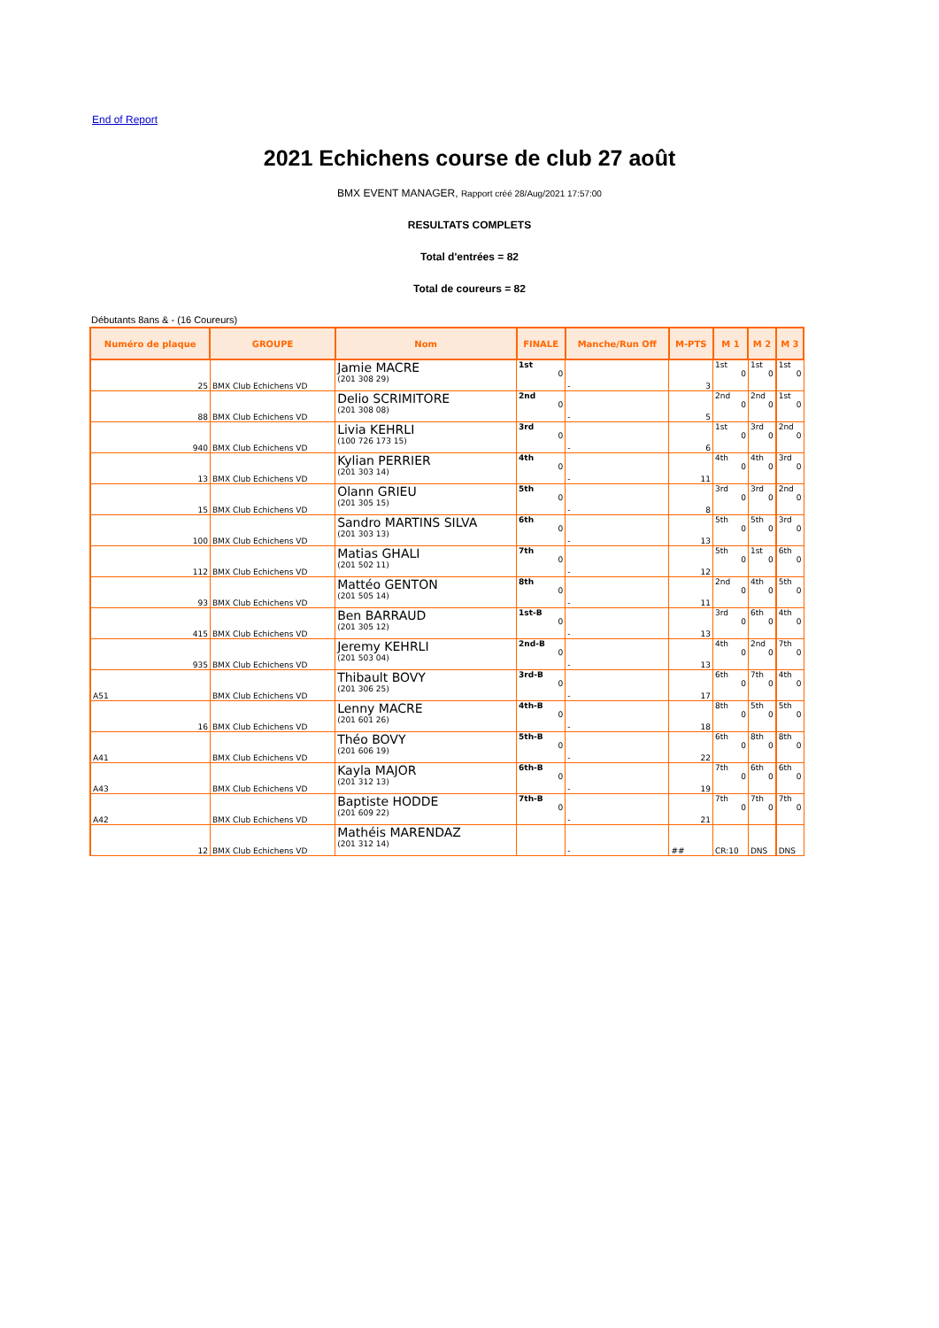End of Report
2021 Echichens course de club 27 août
BMX EVENT MANAGER, Rapport créé 28/Aug/2021 17:57:00
RESULTATS COMPLETS
Total d'entrées = 82
Total de coureurs = 82
Débutants 8ans & - (16 Coureurs)
| Numéro de plaque | GROUPE | Nom | FINALE | Manche/Run Off | M-PTS | M 1 | M 2 | M 3 |
| --- | --- | --- | --- | --- | --- | --- | --- | --- |
| 25 | BMX Club Echichens VD | Jamie MACRE (201 308 29) | 1st 0 | - | 3 | 1st 0 | 1st 0 | 1st 0 |
| 88 | BMX Club Echichens VD | Delio SCRIMITORE (201 308 08) | 2nd 0 | - | 5 | 2nd 0 | 2nd 0 | 1st 0 |
| 940 | BMX Club Echichens VD | Livia KEHRLI (100 726 173 15) | 3rd 0 | - | 6 | 1st 0 | 3rd 0 | 2nd 0 |
| 13 | BMX Club Echichens VD | Kylian PERRIER (201 303 14) | 4th 0 | - | 11 | 4th 0 | 4th 0 | 3rd 0 |
| 15 | BMX Club Echichens VD | Olann GRIEU (201 305 15) | 5th 0 | - | 8 | 3rd 0 | 3rd 0 | 2nd 0 |
| 100 | BMX Club Echichens VD | Sandro MARTINS SILVA (201 303 13) | 6th 0 | - | 13 | 5th 0 | 5th 0 | 3rd 0 |
| 112 | BMX Club Echichens VD | Matias GHALI (201 502 11) | 7th 0 | - | 12 | 5th 0 | 1st 0 | 6th 0 |
| 93 | BMX Club Echichens VD | Mattéo GENTON (201 505 14) | 8th 0 | - | 11 | 2nd 0 | 4th 0 | 5th 0 |
| 415 | BMX Club Echichens VD | Ben BARRAUD (201 305 12) | 1st-B 0 | - | 13 | 3rd 0 | 6th 0 | 4th 0 |
| 935 | BMX Club Echichens VD | Jeremy KEHRLI (201 503 04) | 2nd-B 0 | - | 13 | 4th 0 | 2nd 0 | 7th 0 |
| A51 | BMX Club Echichens VD | Thibault BOVY (201 306 25) | 3rd-B 0 | - | 17 | 6th 0 | 7th 0 | 4th 0 |
| 16 | BMX Club Echichens VD | Lenny MACRE (201 601 26) | 4th-B 0 | - | 18 | 8th 0 | 5th 0 | 5th 0 |
| A41 | BMX Club Echichens VD | Théo BOVY (201 606 19) | 5th-B 0 | - | 22 | 6th 0 | 8th 0 | 8th 0 |
| A43 | BMX Club Echichens VD | Kayla MAJOR (201 312 13) | 6th-B 0 | - | 19 | 7th 0 | 6th 0 | 6th 0 |
| A42 | BMX Club Echichens VD | Baptiste HODDE (201 609 22) | 7th-B 0 | - | 21 | 7th 0 | 7th 0 | 7th 0 |
| 12 | BMX Club Echichens VD | Mathéis MARENDAZ (201 312 14) | | - | ## | CR:10 | DNS | DNS |